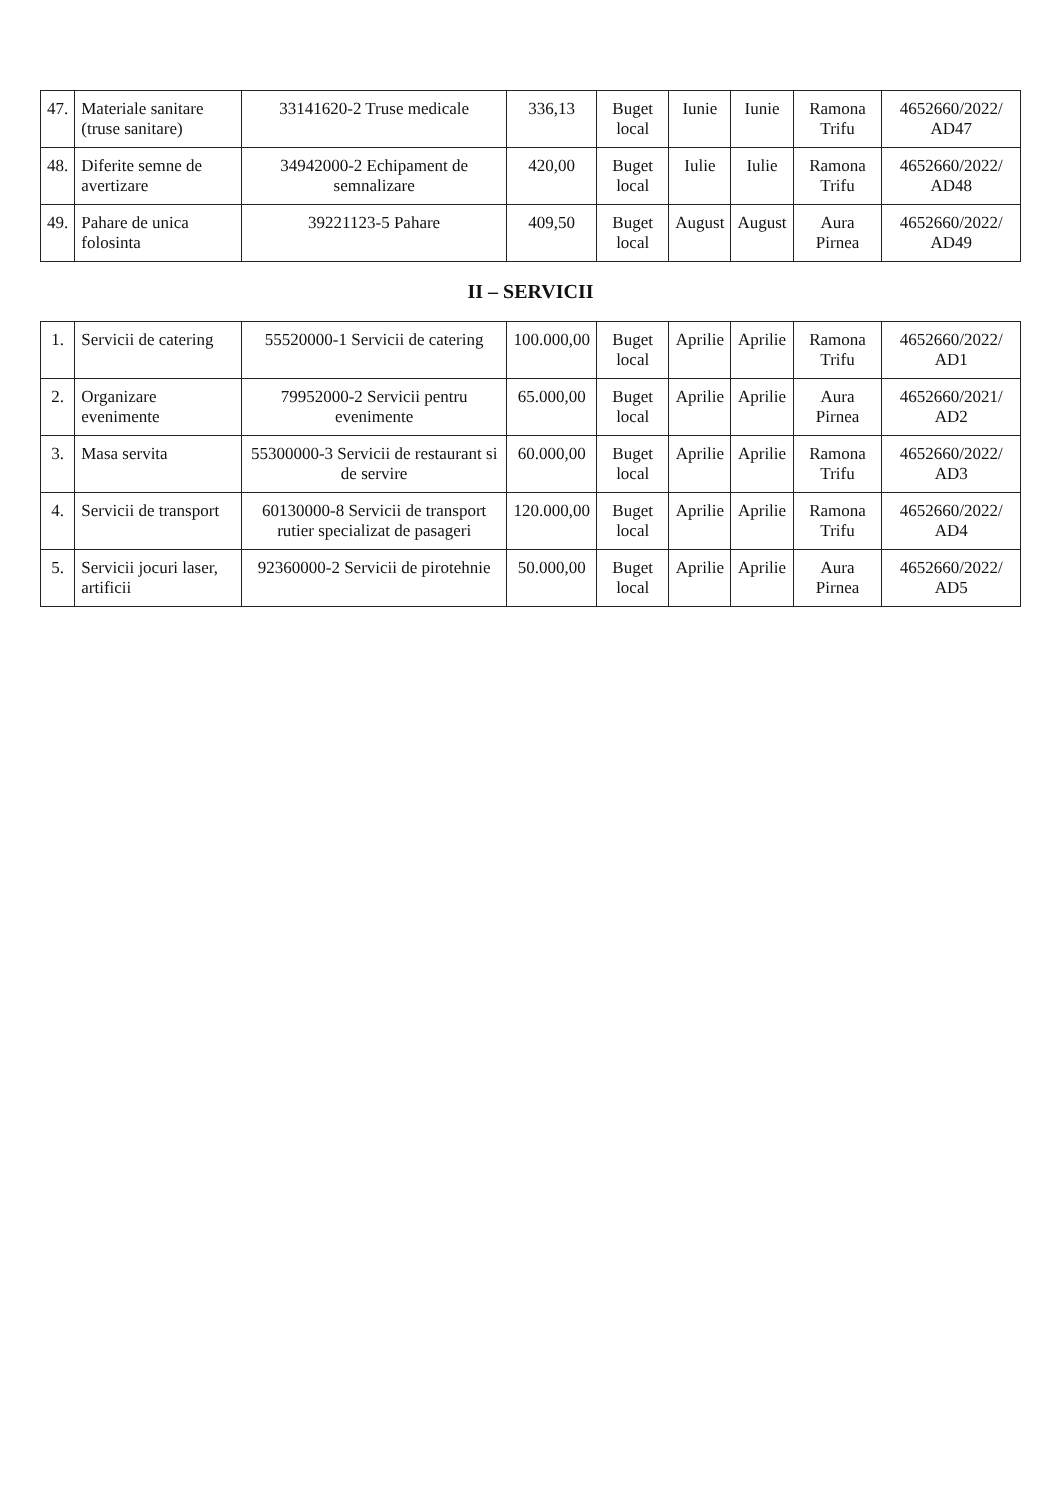| 47. | Materiale sanitare (truse sanitare) | 33141620-2 Truse medicale | 336,13 | Buget local | Iunie | Iunie | Ramona Trifu | 4652660/2022/ AD47 |
| 48. | Diferite semne de avertizare | 34942000-2 Echipament de semnalizare | 420,00 | Buget local | Iulie | Iulie | Ramona Trifu | 4652660/2022/ AD48 |
| 49. | Pahare de unica folosinta | 39221123-5 Pahare | 409,50 | Buget local | August | August | Aura Pirnea | 4652660/2022/ AD49 |
| II – SERVICII | | | | | | | | |
| 1. | Servicii de catering | 55520000-1 Servicii de catering | 100.000,00 | Buget local | Aprilie | Aprilie | Ramona Trifu | 4652660/2022/ AD1 |
| 2. | Organizare evenimente | 79952000-2 Servicii pentru evenimente | 65.000,00 | Buget local | Aprilie | Aprilie | Aura Pirnea | 4652660/2021/ AD2 |
| 3. | Masa servita | 55300000-3 Servicii de restaurant si de servire | 60.000,00 | Buget local | Aprilie | Aprilie | Ramona Trifu | 4652660/2022/ AD3 |
| 4. | Servicii de transport | 60130000-8 Servicii de transport rutier specializat de pasageri | 120.000,00 | Buget local | Aprilie | Aprilie | Ramona Trifu | 4652660/2022/ AD4 |
| 5. | Servicii jocuri laser, artificii | 92360000-2 Servicii de pirotehnie | 50.000,00 | Buget local | Aprilie | Aprilie | Aura Pirnea | 4652660/2022/ AD5 |